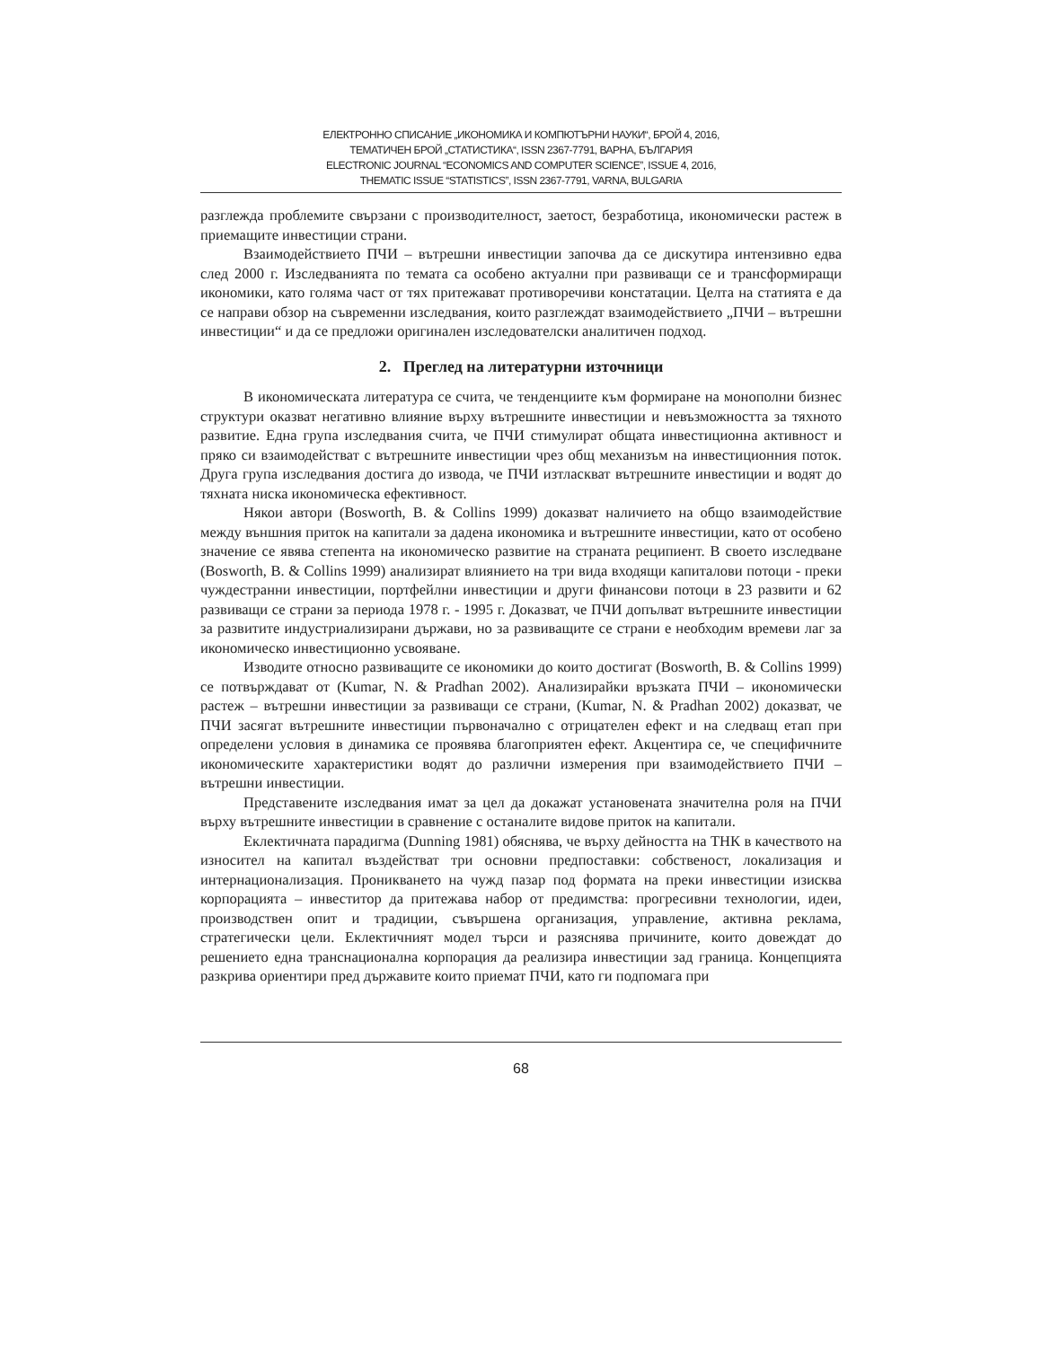ЕЛЕКТРОННО СПИСАНИЕ „ИКОНОМИКА И КОМПЮТЪРНИ НАУКИ“, БРОЙ 4, 2016,
ТЕМАТИЧЕН БРОЙ „СТАТИСТИКА“, ISSN 2367-7791, ВАРНА, БЪЛГАРИЯ
ELECTRONIC JOURNAL “ECONOMICS AND COMPUTER SCIENCE”, ISSUE 4, 2016,
THEMATIC ISSUE “STATISTICS”, ISSN 2367-7791, VARNA, BULGARIA
разглежда проблемите свързани с производителност, заетост, безработица, икономически растеж в приемащите инвестиции страни.
Взаимодействието ПЧИ – вътрешни инвестиции започва да се дискутира интензивно едва след 2000 г. Изследванията по темата са особено актуални при развиващи се и трансформиращи икономики, като голяма част от тях притежават противоречиви констатации. Целта на статията е да се направи обзор на съвременни изследвания, които разглеждат взаимодействието „ПЧИ – вътрешни инвестиции“ и да се предложи оригинален изследователски аналитичен подход.
2. Преглед на литературни източници
В икономическата литература се счита, че тенденциите към формиране на монополни бизнес структури оказват негативно влияние върху вътрешните инвестиции и невъзможността за тяхното развитие. Една група изследвания счита, че ПЧИ стимулират общата инвестиционна активност и пряко си взаимодействат с вътрешните инвестиции чрез общ механизъм на инвестиционния поток. Друга група изследвания достига до извода, че ПЧИ изтласкват вътрешните инвестиции и водят до тяхната ниска икономическа ефективност.
Някои автори (Bosworth, B. & Collins 1999) доказват наличието на общо взаимодействие между външния приток на капитали за дадена икономика и вътрешните инвестиции, като от особено значение се явява степента на икономическо развитие на страната реципиент. В своето изследване (Bosworth, B. & Collins 1999) анализират влиянието на три вида входящи капиталови потоци - преки чуждестранни инвестиции, портфейлни инвестиции и други финансови потоци в 23 развити и 62 развиващи се страни за периода 1978 г. - 1995 г. Доказват, че ПЧИ допълват вътрешните инвестиции за развитите индустриализирани държави, но за развиващите се страни е необходим времеви лаг за икономическо инвестиционно усвояване.
Изводите относно развиващите се икономики до които достигат (Bosworth, B. & Collins 1999) се потвърждават от (Kumar, N. & Pradhan 2002). Анализирайки връзката ПЧИ – икономически растеж – вътрешни инвестиции за развиващи се страни, (Kumar, N. & Pradhan 2002) доказват, че ПЧИ засягат вътрешните инвестиции първоначално с отрицателен ефект и на следващ етап при определени условия в динамика се проявява благоприятен ефект. Акцентира се, че специфичните икономическите характеристики водят до различни измерения при взаимодействието ПЧИ – вътрешни инвестиции.
Представените изследвания имат за цел да докажат установената значителна роля на ПЧИ върху вътрешните инвестиции в сравнение с останалите видове приток на капитали.
Еклектичната парадигма (Dunning 1981) обяснява, че върху дейността на ТНК в качеството на износител на капитал въздействат три основни предпоставки: собственост, локализация и интернационализация. Проникването на чужд пазар под формата на преки инвестиции изисква корпорацията – инвеститор да притежава набор от предимства: прогресивни технологии, идеи, производствен опит и традиции, съвършена организация, управление, активна реклама, стратегически цели. Еклектичният модел търси и разяснява причините, които довеждат до решението една транснационална корпорация да реализира инвестиции зад граница. Концепцията разкрива ориентири пред държавите които приемат ПЧИ, като ги подпомага при
68